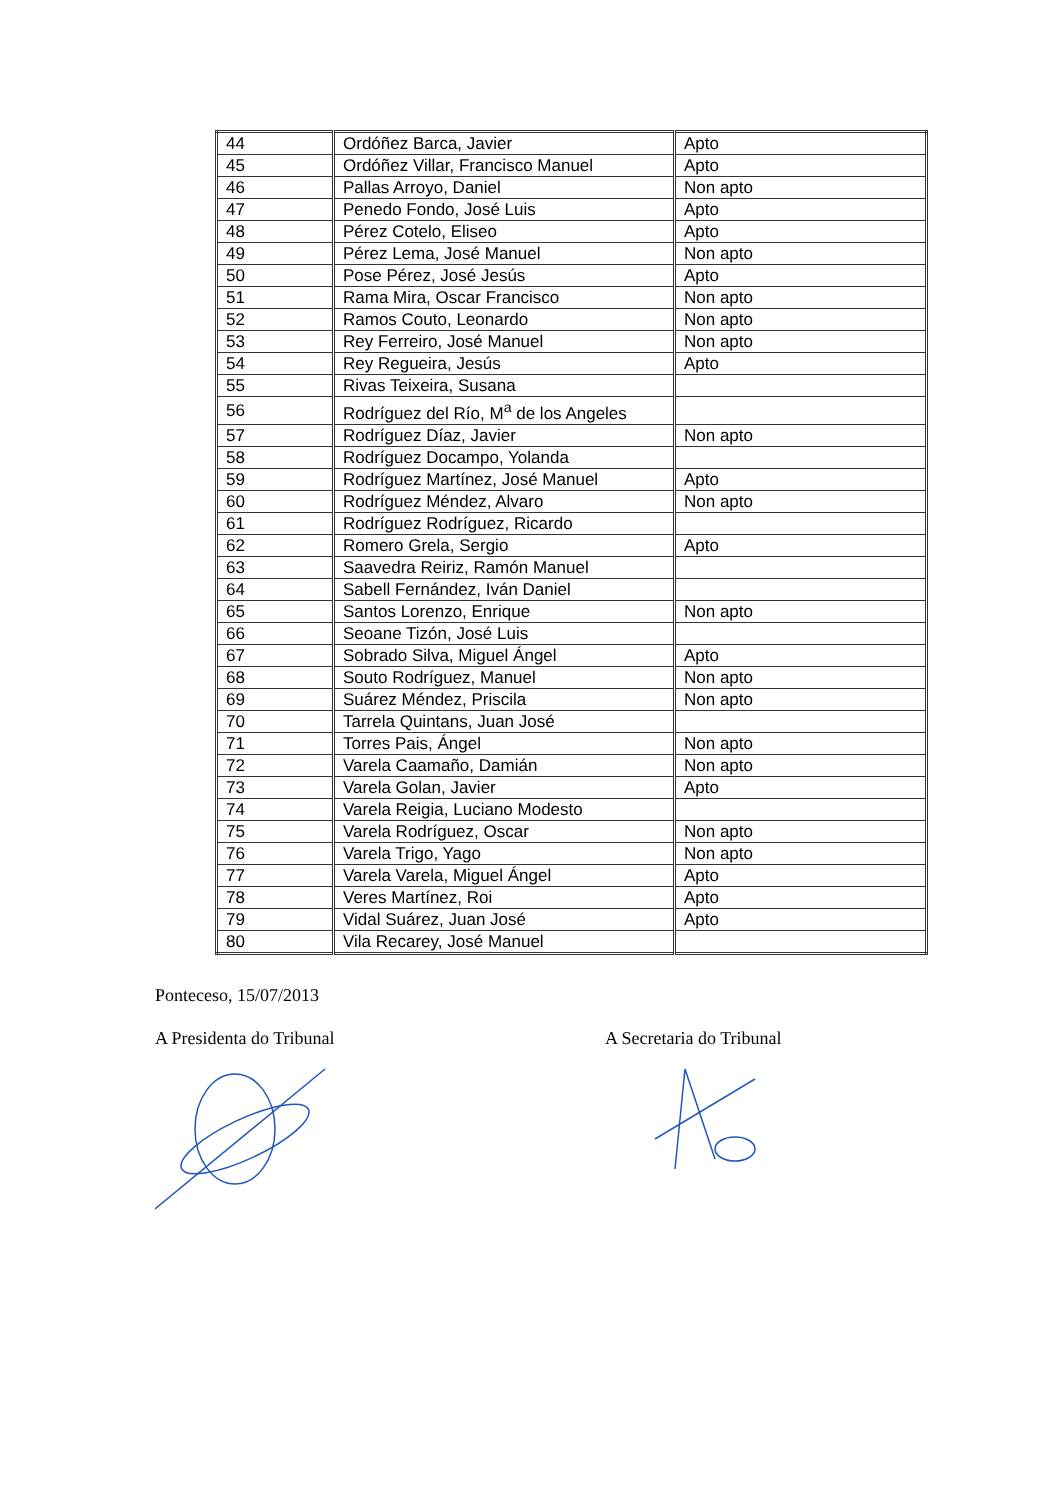| 44 | Ordóñez Barca, Javier | Apto |
| 45 | Ordóñez Villar, Francisco Manuel | Apto |
| 46 | Pallas Arroyo, Daniel | Non apto |
| 47 | Penedo Fondo, José Luis | Apto |
| 48 | Pérez Cotelo, Eliseo | Apto |
| 49 | Pérez Lema, José Manuel | Non apto |
| 50 | Pose Pérez, José Jesús | Apto |
| 51 | Rama Mira, Oscar Francisco | Non apto |
| 52 | Ramos Couto, Leonardo | Non apto |
| 53 | Rey Ferreiro, José Manuel | Non apto |
| 54 | Rey Regueira, Jesús | Apto |
| 55 | Rivas Teixeira, Susana | |
| 56 | Rodríguez del Río, M<sup>a</sup> de los Angeles | |
| 57 | Rodríguez Díaz, Javier | Non apto |
| 58 | Rodríguez Docampo, Yolanda | |
| 59 | Rodríguez Martínez, José Manuel | Apto |
| 60 | Rodríguez Méndez, Alvaro | Non apto |
| 61 | Rodríguez Rodríguez, Ricardo | |
| 62 | Romero Grela, Sergio | Apto |
| 63 | Saavedra Reiriz, Ramón Manuel | |
| 64 | Sabell Fernández, Iván Daniel | |
| 65 | Santos Lorenzo, Enrique | Non apto |
| 66 | Seoane Tizón, José Luis | |
| 67 | Sobrado Silva, Miguel Ángel | Apto |
| 68 | Souto Rodríguez, Manuel | Non apto |
| 69 | Suárez Méndez, Priscila | Non apto |
| 70 | Tarrela Quintans, Juan José | |
| 71 | Torres Pais, Ángel | Non apto |
| 72 | Varela Caamaño, Damián | Non apto |
| 73 | Varela Golan, Javier | Apto |
| 74 | Varela Reigia, Luciano Modesto | |
| 75 | Varela Rodríguez, Oscar | Non apto |
| 76 | Varela Trigo, Yago | Non apto |
| 77 | Varela Varela, Miguel Ángel | Apto |
| 78 | Veres Martínez, Roi | Apto |
| 79 | Vidal Suárez, Juan José | Apto |
| 80 | Vila Recarey, José Manuel | |
Ponteceso, 15/07/2013
A Presidenta do Tribunal A Secretaria do Tribunal